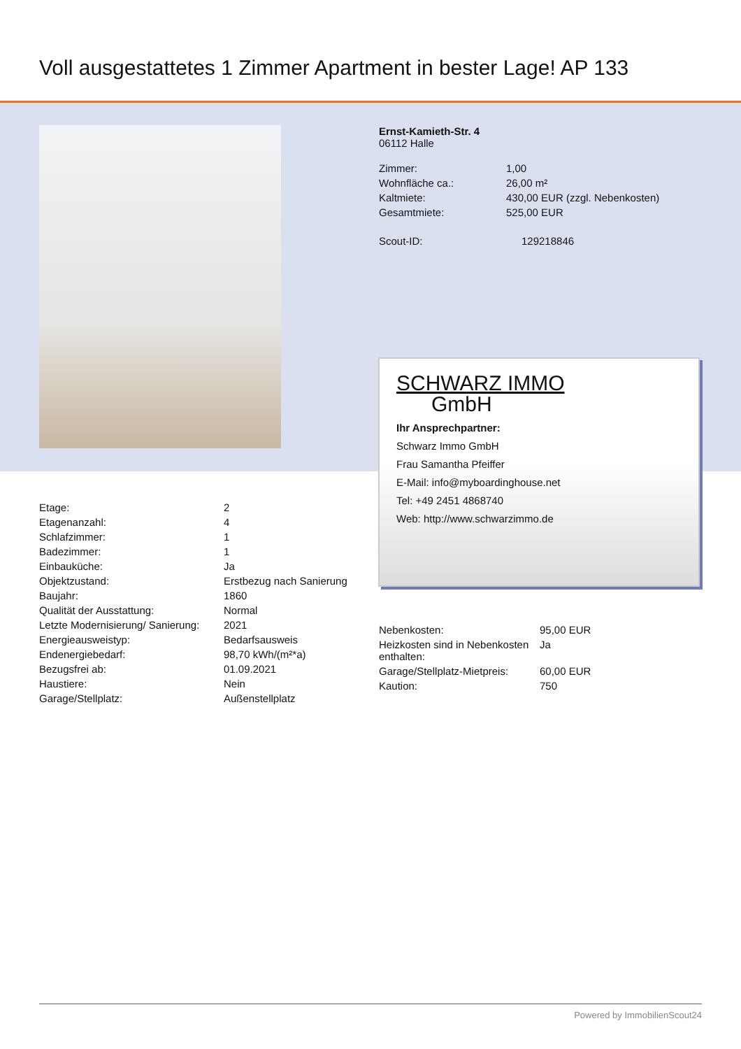Voll ausgestattetes 1 Zimmer Apartment in bester Lage! AP 133
Ernst-Kamieth-Str. 4
06112 Halle
| Zimmer: | 1,00 |
| Wohnfläche ca.: | 26,00 m² |
| Kaltmiete: | 430,00 EUR (zzgl. Nebenkosten) |
| Gesamtmiete: | 525,00 EUR |
| Scout-ID: | 129218846 |
SCHWARZ IMMO
GmbH
Ihr Ansprechpartner:
Schwarz Immo GmbH
Frau Samantha Pfeiffer
E-Mail: info@myboardinghouse.net
Tel: +49 2451 4868740
Web: http://www.schwarzimmo.de
| Etage: | 2 |
| Etagenanzahl: | 4 |
| Schlafzimmer: | 1 |
| Badezimmer: | 1 |
| Einbauküche: | Ja |
| Objektzustand: | Erstbezug nach Sanierung |
| Baujahr: | 1860 |
| Qualität der Ausstattung: | Normal |
| Letzte Modernisierung/ Sanierung: | 2021 |
| Energieausweistyp: | Bedarfsausweis |
| Endenergiebedarf: | 98,70 kWh/(m²*a) |
| Bezugsfrei ab: | 01.09.2021 |
| Haustiere: | Nein |
| Garage/Stellplatz: | Außenstellplatz |
| Nebenkosten: | 95,00 EUR |
| Heizkosten sind in Nebenkosten enthalten: | Ja |
| Garage/Stellplatz-Mietpreis: | 60,00 EUR |
| Kaution: | 750 |
Powered by ImmobilienScout24